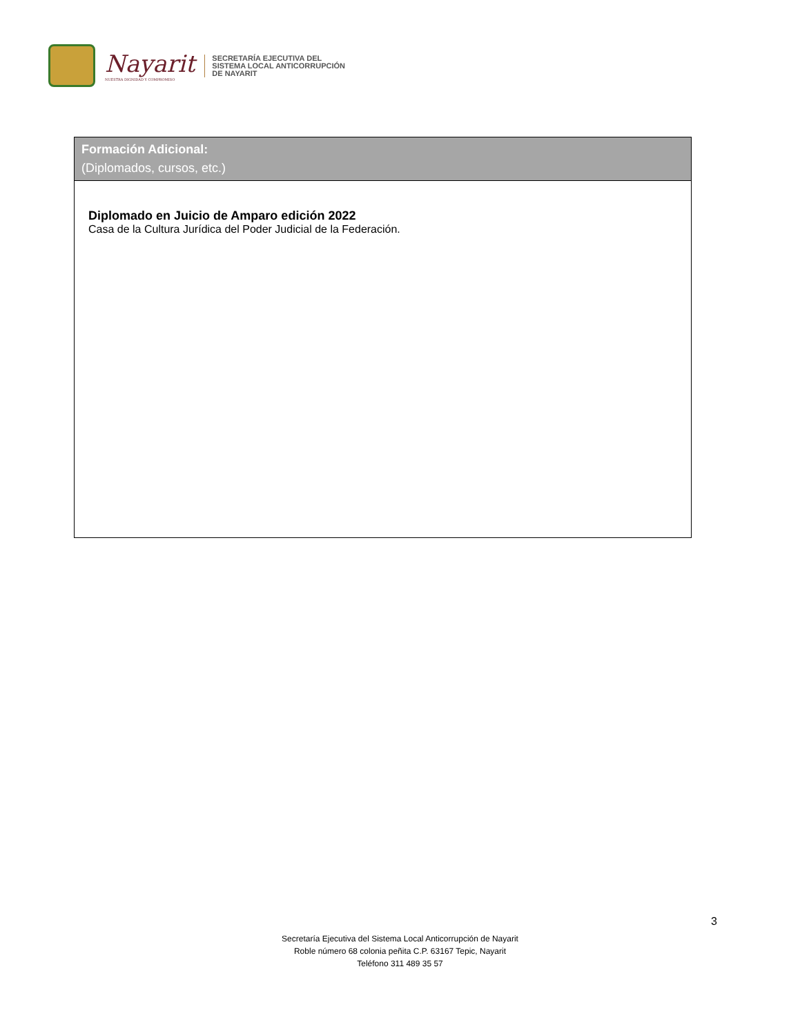Nayarit
NUESTRA DIGNIDAD Y COMPROMISO
SECRETARÍA EJECUTIVA DEL
SISTEMA LOCAL ANTICORRUPCIÓN
DE NAYARIT
| Formación Adicional: (Diplomados, cursos, etc.) |
| --- |
| Diplomado en Juicio de Amparo edición 2022 Casa de la Cultura Jurídica del Poder Judicial de la Federación. |
3
Secretaría Ejecutiva del Sistema Local Anticorrupción de Nayarit
Roble número 68 colonia peñita C.P. 63167 Tepic, Nayarit
Teléfono 311 489 35 57